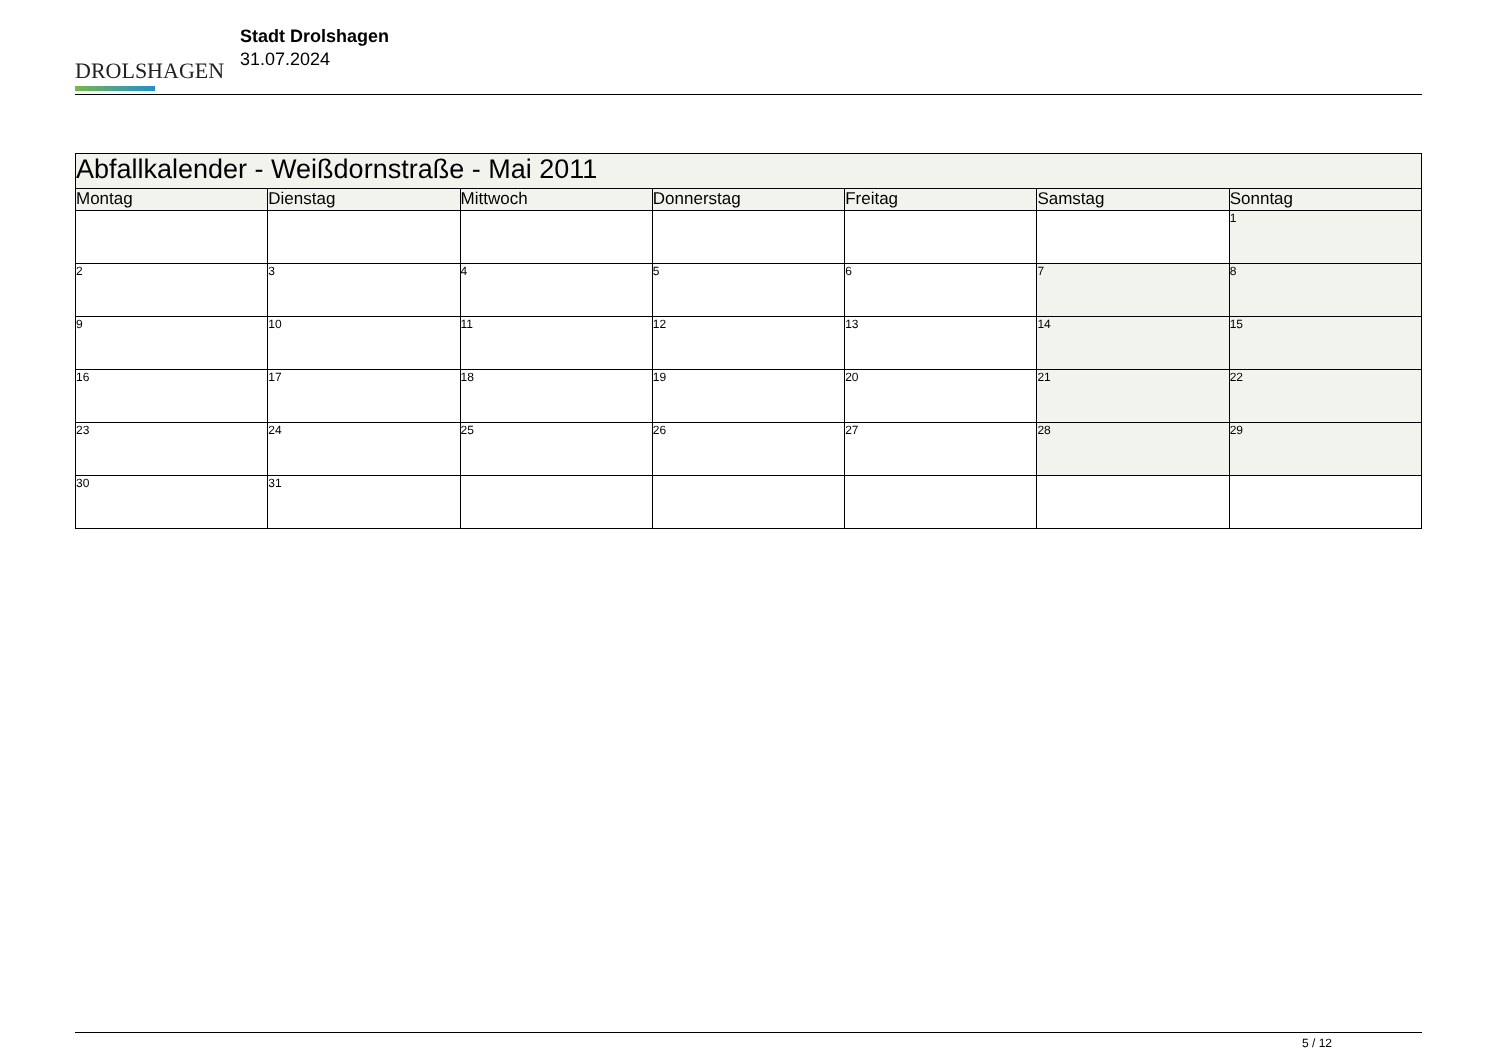DROLSHAGEN
Stadt Drolshagen
31.07.2024
| Abfallkalender - Weißdornstraße - Mai 2011 | | | | | | |
| --- | --- | --- | --- | --- | --- | --- |
| Montag | Dienstag | Mittwoch | Donnerstag | Freitag | Samstag | Sonntag |
| | | | | | | 1 |
| 2 | 3 | 4 | 5 | 6 | 7 | 8 |
| 9 | 10 | 11 | 12 | 13 | 14 | 15 |
| 16 | 17 | 18 | 19 | 20 | 21 | 22 |
| 23 | 24 | 25 | 26 | 27 | 28 | 29 |
| 30 | 31 | | | | | |
5 / 12